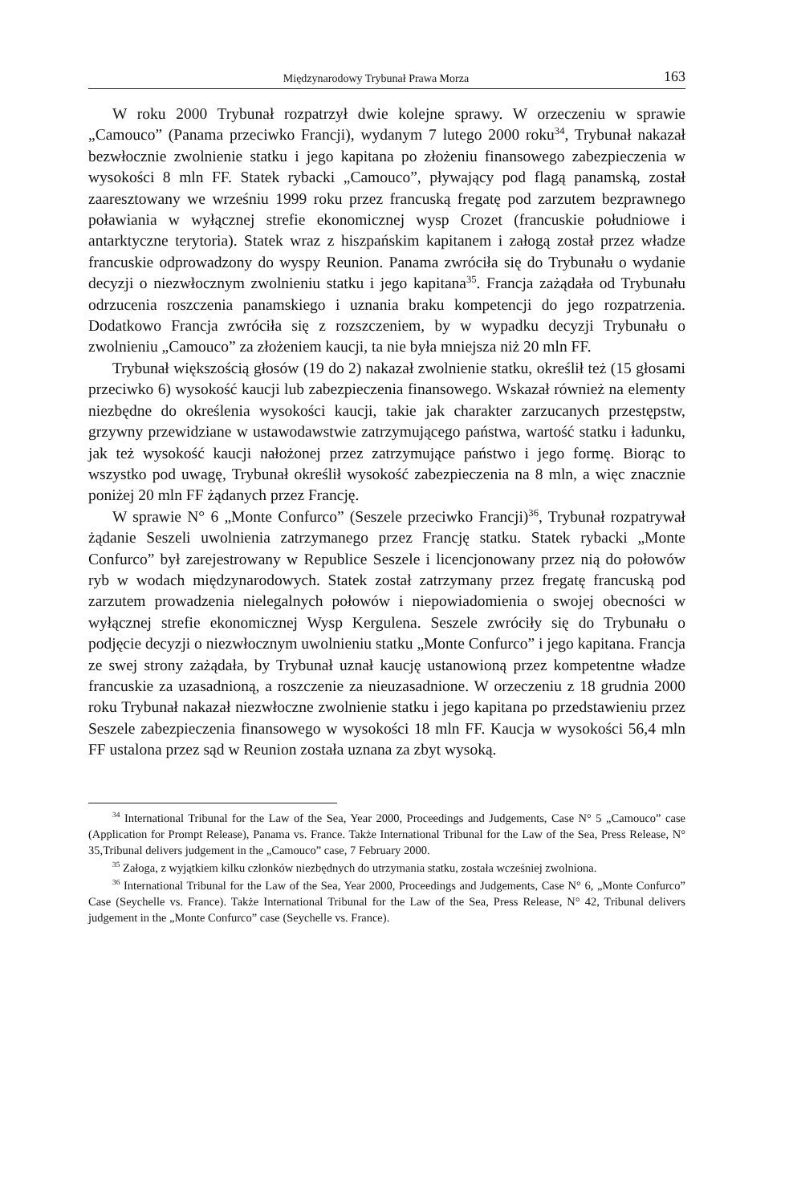Międzynarodowy Trybunał Prawa Morza 163
W roku 2000 Trybunał rozpatrzył dwie kolejne sprawy. W orzeczeniu w sprawie „Camouco” (Panama przeciwko Francji), wydanym 7 lutego 2000 roku<sup>34</sup>, Trybunał nakazał bezwłocznie zwolnienie statku i jego kapitana po złożeniu finansowego zabezpieczenia w wysokości 8 mln FF. Statek rybacki „Camouco”, pływający pod flagą panamską, został zaaresztowany we wrześniu 1999 roku przez francuską fregatę pod zarzutem bezprawnego poławiania w wyłącznej strefie ekonomicznej wysp Crozet (francuskie południowe i antarktyczne terytoria). Statek wraz z hiszpańskim kapitanem i załogą został przez władze francuskie odprowadzony do wyspy Reunion. Panama zwróciła się do Trybunału o wydanie decyzji o niezwłocznym zwolnieniu statku i jego kapitana<sup>35</sup>. Francja zażądała od Trybunału odrzucenia roszczenia panamskiego i uznania braku kompetencji do jego rozpatrzenia. Dodatkowo Francja zwróciła się z rozszczeniem, by w wypadku decyzji Trybunału o zwolnieniu „Camouco” za złożeniem kaucji, ta nie była mniejsza niż 20 mln FF.
Trybunał większością głosów (19 do 2) nakazał zwolnienie statku, określił też (15 głosami przeciwko 6) wysokość kaucji lub zabezpieczenia finansowego. Wskazał również na elementy niezbędne do określenia wysokości kaucji, takie jak charakter zarzucanych przestępstw, grzywny przewidziane w ustawodawstwie zatrzymującego państwa, wartość statku i ładunku, jak też wysokość kaucji nałożonej przez zatrzymujące państwo i jego formę. Biorąc to wszystko pod uwagę, Trybunał określił wysokość zabezpieczenia na 8 mln, a więc znacznie poniżej 20 mln FF żądanych przez Francję.
W sprawie N° 6 „Monte Confurco” (Seszele przeciwko Francji)<sup>36</sup>, Trybunał rozpatrywał żądanie Seszeli uwolnienia zatrzymanego przez Francję statku. Statek rybacki „Monte Confurco” był zarejestrowany w Republice Seszele i licencjonowany przez nią do połowów ryb w wodach międzynarodowych. Statek został zatrzymany przez fregatę francuską pod zarzutem prowadzenia nielegalnych połowów i niepowiadomienia o swojej obecności w wyłącznej strefie ekonomicznej Wysp Kergulena. Seszele zwróciły się do Trybunału o podjęcie decyzji o niezwłocznym uwolnieniu statku „Monte Confurco” i jego kapitana. Francja ze swej strony zażądała, by Trybunał uznał kaucję ustanowioną przez kompetentne władze francuskie za uzasadnioną, a roszczenie za nieuzasadnione. W orzeczeniu z 18 grudnia 2000 roku Trybunał nakazał niezwłoczne zwolnienie statku i jego kapitana po przedstawieniu przez Seszele zabezpieczenia finansowego w wysokości 18 mln FF. Kaucja w wysokości 56,4 mln FF ustalona przez sąd w Reunion została uznana za zbyt wysoką.
<sup>34</sup> International Tribunal for the Law of the Sea, Year 2000, Proceedings and Judgements, Case N° 5 „Camouco” case (Application for Prompt Release), Panama vs. France. Także International Tribunal for the Law of the Sea, Press Release, N° 35,Tribunal delivers judgement in the „Camouco” case, 7 February 2000.
<sup>35</sup> Załoga, z wyjątkiem kilku członków niezbędnych do utrzymania statku, została wcześniej zwolniona.
<sup>36</sup> International Tribunal for the Law of the Sea, Year 2000, Proceedings and Judgements, Case N° 6, „Monte Confurco” Case (Seychelle vs. France). Także International Tribunal for the Law of the Sea, Press Release, N° 42, Tribunal delivers judgement in the „Monte Confurco” case (Seychelle vs. France).